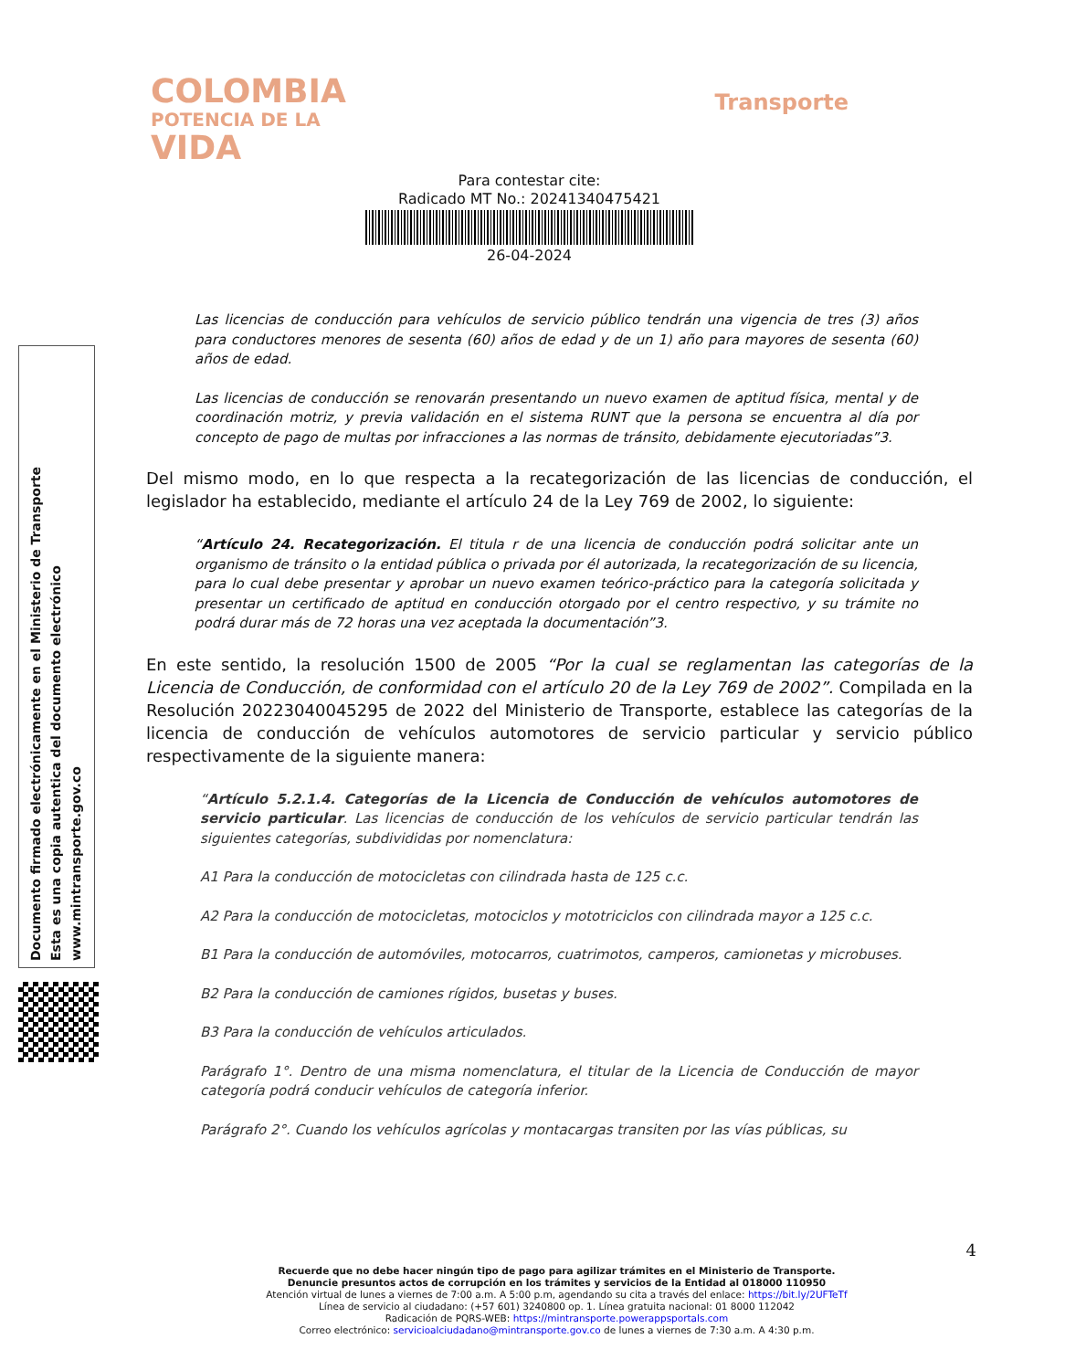COLOMBIA
POTENCIA DE LA
VIDA
Transporte
Para contestar cite:
Radicado MT No.: 20241340475421
26-04-2024
Las licencias de conducción para vehículos de servicio público tendrán una vigencia de tres (3) años para conductores menores de sesenta (60) años de edad y de un 1) año para mayores de sesenta (60) años de edad.
Las licencias de conducción se renovarán presentando un nuevo examen de aptitud física, mental y de coordinación motriz, y previa validación en el sistema RUNT que la persona se encuentra al día por concepto de pago de multas por infracciones a las normas de tránsito, debidamente ejecutoriadas”3.
Del mismo modo, en lo que respecta a la recategorización de las licencias de conducción, el legislador ha establecido, mediante el artículo 24 de la Ley 769 de 2002, lo siguiente:
“Artículo 24. Recategorización. El titula r de una licencia de conducción podrá solicitar ante un organismo de tránsito o la entidad pública o privada por él autorizada, la recategorización de su licencia, para lo cual debe presentar y aprobar un nuevo examen teórico-práctico para la categoría solicitada y presentar un certificado de aptitud en conducción otorgado por el centro respectivo, y su trámite no podrá durar más de 72 horas una vez aceptada la documentación”3.
En este sentido, la resolución 1500 de 2005 “Por la cual se reglamentan las categorías de la Licencia de Conducción, de conformidad con el artículo 20 de la Ley 769 de 2002”. Compilada en la Resolución 20223040045295 de 2022 del Ministerio de Transporte, establece las categorías de la licencia de conducción de vehículos automotores de servicio particular y servicio público respectivamente de la siguiente manera:
“Artículo 5.2.1.4. Categorías de la Licencia de Conducción de vehículos automotores de servicio particular. Las licencias de conducción de los vehículos de servicio particular tendrán las siguientes categorías, subdivididas por nomenclatura:
A1 Para la conducción de motocicletas con cilindrada hasta de 125 c.c.
A2 Para la conducción de motocicletas, motociclos y mototriciclos con cilindrada mayor a 125 c.c.
B1 Para la conducción de automóviles, motocarros, cuatrimotos, camperos, camionetas y microbuses.
B2 Para la conducción de camiones rígidos, busetas y buses.
B3 Para la conducción de vehículos articulados.
Parágrafo 1°. Dentro de una misma nomenclatura, el titular de la Licencia de Conducción de mayor categoría podrá conducir vehículos de categoría inferior.
Parágrafo 2°. Cuando los vehículos agrícolas y montacargas transiten por las vías públicas, su
Documento firmado electrónicamente en el Ministerio de Transporte
Esta es una copia autentica del documento electrónico
www.mintransporte.gov.co
4
Recuerde que no debe hacer ningún tipo de pago para agilizar trámites en el Ministerio de Transporte.
Denuncie presuntos actos de corrupción en los trámites y servicios de la Entidad al 018000 110950
Atención virtual de lunes a viernes de 7:00 a.m. A 5:00 p.m, agendando su cita a través del enlace: https://bit.ly/2UFTeTf
Línea de servicio al ciudadano: (+57 601) 3240800 op. 1. Línea gratuita nacional: 01 8000 112042
Radicación de PQRS-WEB: https://mintransporte.powerappsportals.com
Correo electrónico: servicioalciudadano@mintransporte.gov.co de lunes a viernes de 7:30 a.m. A 4:30 p.m.